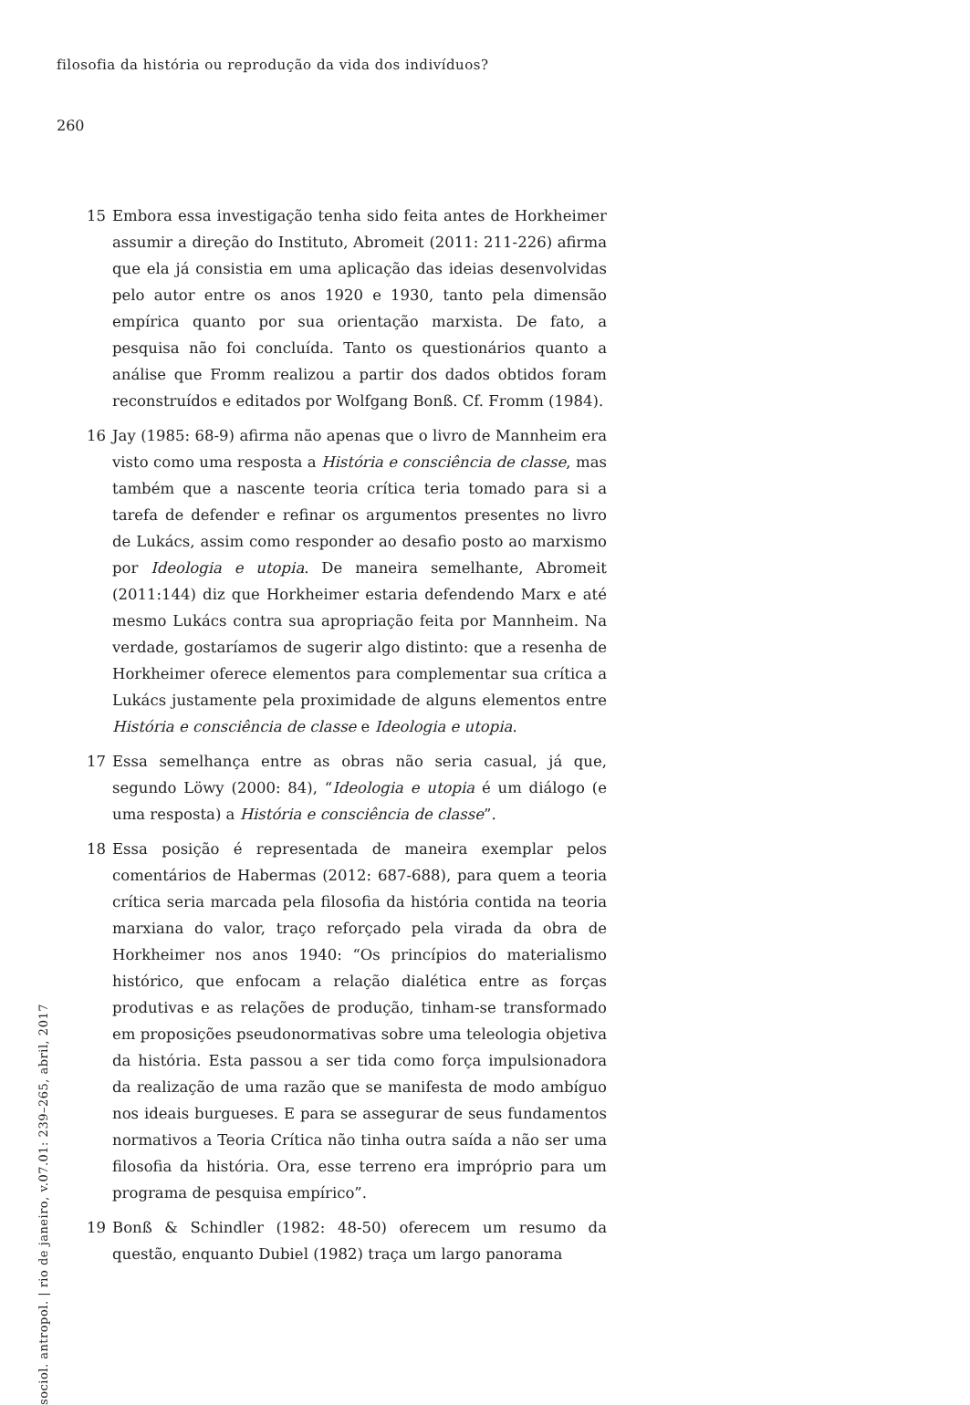filosofia da história ou reprodução da vida dos indivíduos?
260
15 Embora essa investigação tenha sido feita antes de Horkheimer assumir a direção do Instituto, Abromeit (2011: 211-226) afirma que ela já consistia em uma aplicação das ideias desenvolvidas pelo autor entre os anos 1920 e 1930, tanto pela dimensão empírica quanto por sua orientação marxista. De fato, a pesquisa não foi concluída. Tanto os questionários quanto a análise que Fromm realizou a partir dos dados obtidos foram reconstruídos e editados por Wolfgang Bonß. Cf. Fromm (1984).
16 Jay (1985: 68-9) afirma não apenas que o livro de Mannheim era visto como uma resposta a História e consciência de classe, mas também que a nascente teoria crítica teria tomado para si a tarefa de defender e refinar os argumentos presentes no livro de Lukács, assim como responder ao desafio posto ao marxismo por Ideologia e utopia. De maneira semelhante, Abromeit (2011:144) diz que Horkheimer estaria defendendo Marx e até mesmo Lukács contra sua apropriação feita por Mannheim. Na verdade, gostaríamos de sugerir algo distinto: que a resenha de Horkheimer oferece elementos para complementar sua crítica a Lukács justamente pela proximidade de alguns elementos entre História e consciência de classe e Ideologia e utopia.
17 Essa semelhança entre as obras não seria casual, já que, segundo Löwy (2000: 84), “Ideologia e utopia é um diálogo (e uma resposta) a História e consciência de classe”.
18 Essa posição é representada de maneira exemplar pelos comentários de Habermas (2012: 687-688), para quem a teoria crítica seria marcada pela filosofia da história contida na teoria marxiana do valor, traço reforçado pela virada da obra de Horkheimer nos anos 1940: “Os princípios do materialismo histórico, que enfocam a relação dialética entre as forças produtivas e as relações de produção, tinham-se transformado em proposições pseudonormativas sobre uma teleologia objetiva da história. Esta passou a ser tida como força impulsionadora da realização de uma razão que se manifesta de modo ambíguo nos ideais burgueses. E para se assegurar de seus fundamentos normativos a Teoria Crítica não tinha outra saída a não ser uma filosofia da história. Ora, esse terreno era impróprio para um programa de pesquisa empírico”.
19 Bonß & Schindler (1982: 48-50) oferecem um resumo da questão, enquanto Dubiel (1982) traça um largo panorama
sociol. antropol. | rio de janeiro, v.07.01: 239–265, abril, 2017